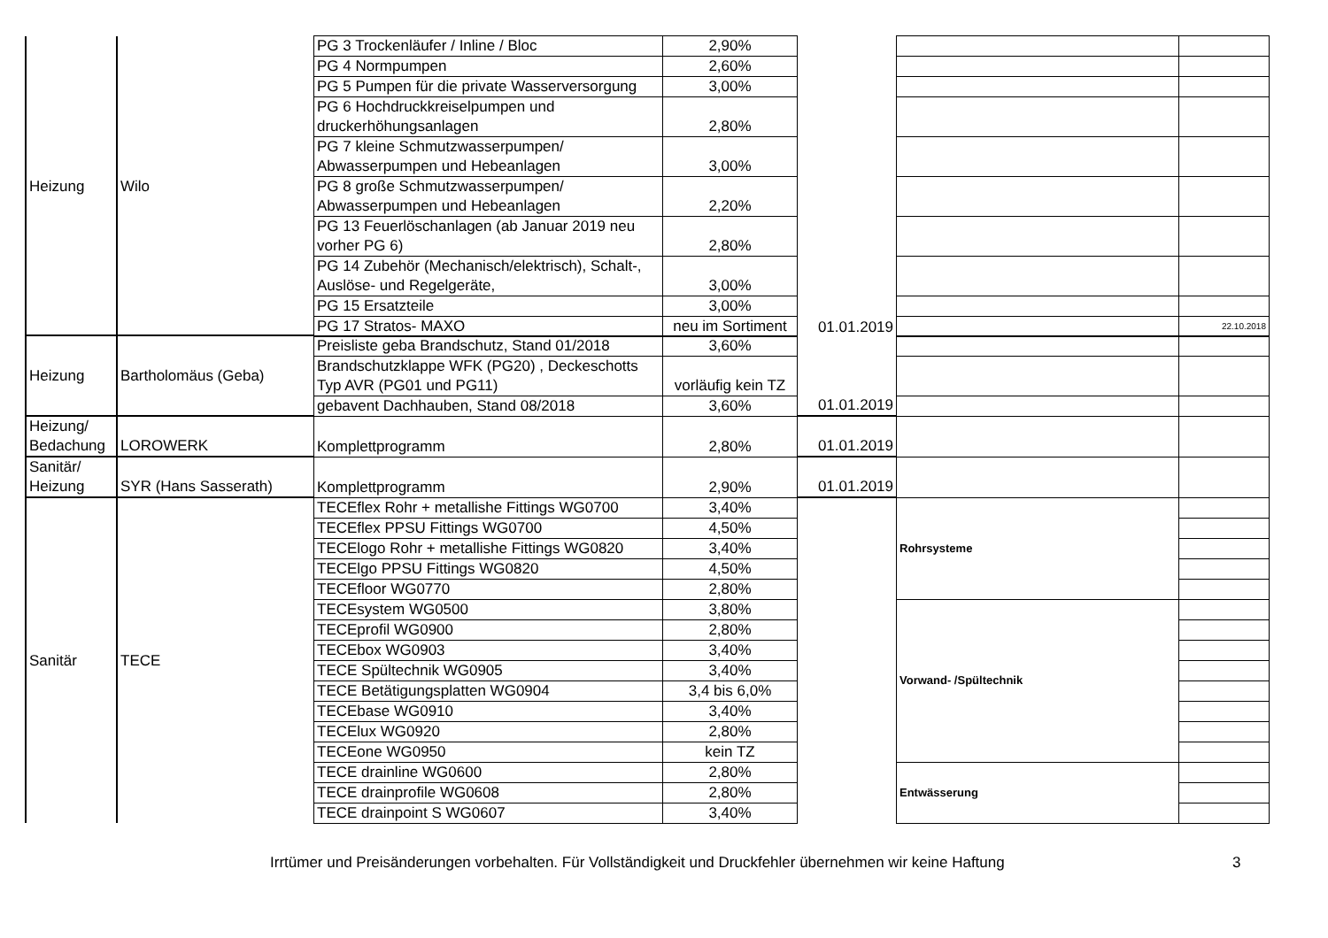| Heizung | Wilo | PG 3 Trockenläufer / Inline / Bloc | 2,90% | | | |
| | | PG 4 Normpumpen | 2,60% | | | |
| | | PG 5 Pumpen für die private Wasserversorgung | 3,00% | | | |
| | | PG 6 Hochdruckkreiselpumpen und druckerhöhungsanlagen | 2,80% | | | |
| | | PG 7 kleine Schmutzwasserpumpen/ Abwasserpumpen und Hebeanlagen | 3,00% | | | |
| | | PG 8 große Schmutzwasserpumpen/ Abwasserpumpen und Hebeanlagen | 2,20% | | | |
| | | PG 13 Feuerlöschanlagen (ab Januar 2019 neu vorher PG 6) | 2,80% | | | |
| | | PG 14 Zubehör (Mechanisch/elektrisch), Schalt-, Auslöse- und Regelgeräte, | 3,00% | | | |
| | | PG 15 Ersatzteile | 3,00% | | | |
| | | PG 17 Stratos- MAXO | neu im Sortiment | 01.01.2019 | | 22.10.2018 |
| Heizung | Bartholomäus (Geba) | Preisliste geba Brandschutz, Stand 01/2018 | 3,60% | | | |
| | | Brandschutzklappe WFK (PG20) , Deckeschotts Typ AVR (PG01 und PG11) | vorläufig kein TZ | | | |
| | | gebavent Dachhauben, Stand 08/2018 | 3,60% | 01.01.2019 | | |
| Heizung/ Bedachung | LOROWERK | Komplettprogramm | 2,80% | 01.01.2019 | | |
| Sanitär/ Heizung | SYR (Hans Sasserath) | Komplettprogramm | 2,90% | 01.01.2019 | | |
| Sanitär | TECE | TECEflex Rohr + metallishe Fittings WG0700 | 3,40% | | Rohrsysteme | |
| | | TECEflex PPSU Fittings WG0700 | 4,50% | | | |
| | | TECElogo Rohr + metallishe Fittings WG0820 | 3,40% | | | |
| | | TECElgo PPSU Fittings WG0820 | 4,50% | | | |
| | | TECEfloor WG0770 | 2,80% | | | |
| | | TECEsystem WG0500 | 3,80% | | Vorwand- /Spültechnik | |
| | | TECEprofil WG0900 | 2,80% | | | |
| | | TECEbox WG0903 | 3,40% | | | |
| | | TECE Spültechnik WG0905 | 3,40% | | | |
| | | TECE Betätigungsplatten WG0904 | 3,4 bis 6,0% | | | |
| | | TECEbase WG0910 | 3,40% | | | |
| | | TECElux WG0920 | 2,80% | | | |
| | | TECEone WG0950 | kein TZ | | | |
| | | TECE drainline WG0600 | 2,80% | | Entwässerung | |
| | | TECE drainprofile WG0608 | 2,80% | | | |
| | | TECE drainpoint S WG0607 | 3,40% | | | |
Irrtümer und Preisänderungen vorbehalten. Für Vollständigkeit und Druckfehler übernehmen wir keine Haftung 3